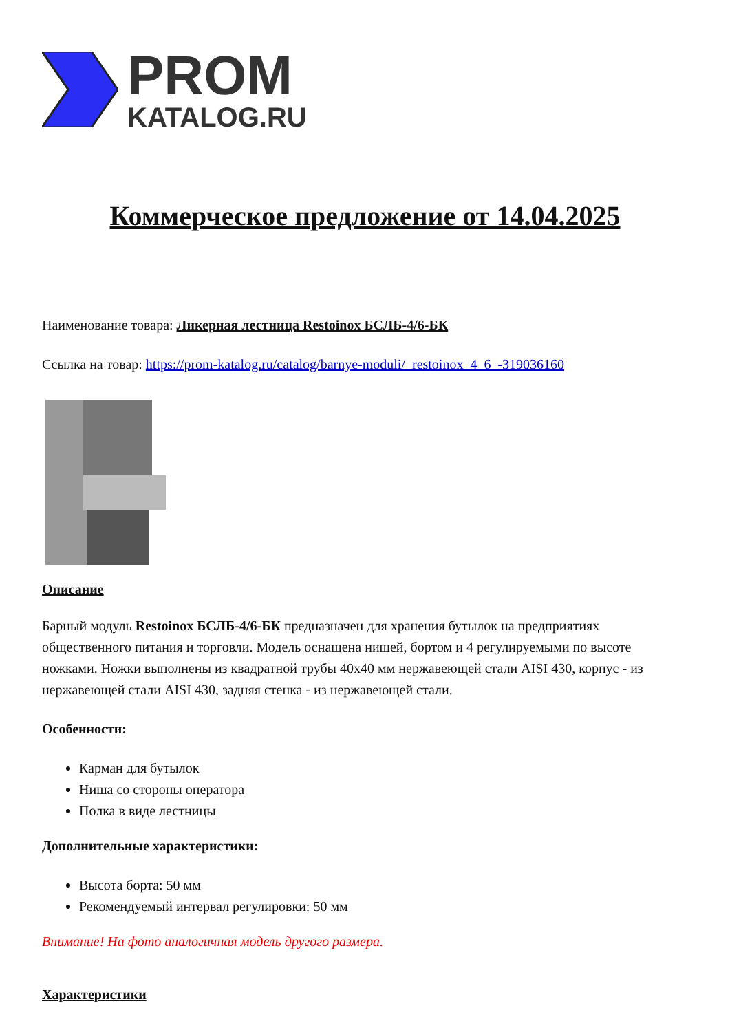PROM
KATALOG.RU
Коммерческое предложение от 14.04.2025
Наименование товара: Ликерная лестница Restoinox БСЛБ-4/6-БК
Ссылка на товар: https://prom-katalog.ru/catalog/barnye-moduli/_restoinox_4_6_-319036160
Описание
Барный модуль Restoinox БСЛБ-4/6-БК предназначен для хранения бутылок на предприятиях общественного питания и торговли. Модель оснащена нишей, бортом и 4 регулируемыми по высоте ножками. Ножки выполнены из квадратной трубы 40х40 мм нержавеющей стали AISI 430, корпус - из нержавеющей стали AISI 430, задняя стенка - из нержавеющей стали.
Особенности:
Карман для бутылок
Ниша со стороны оператора
Полка в виде лестницы
Дополнительные характеристики:
Высота борта: 50 мм
Рекомендуемый интервал регулировки: 50 мм
Внимание! На фото аналогичная модель другого размера.
Характеристики